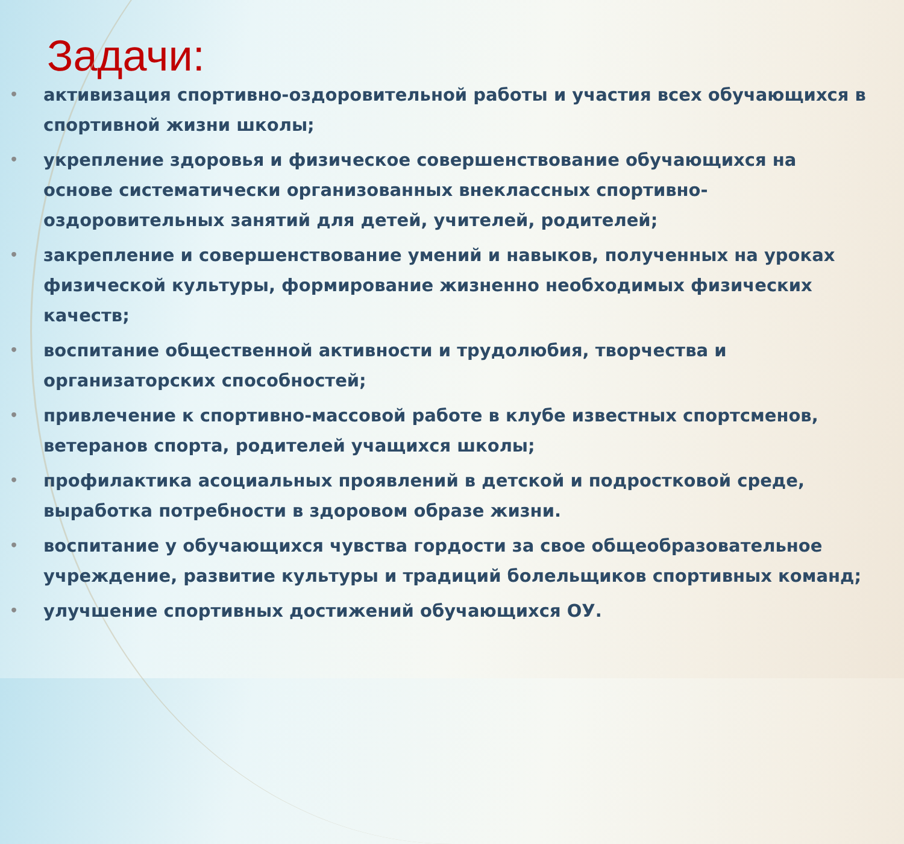Задачи:
• активизация спортивно-оздоровительной работы и участия всех обучающихся в спортивной жизни школы;
• укрепление здоровья и физическое совершенствование обучающихся на основе систематически организованных внеклассных спортивно-оздоровительных занятий для детей, учителей, родителей;
• закрепление и совершенствование умений и навыков, полученных на уроках физической культуры, формирование жизненно необходимых физических качеств;
• воспитание общественной активности и трудолюбия, творчества и организаторских способностей;
• привлечение к спортивно-массовой работе в клубе известных спортсменов, ветеранов спорта, родителей учащихся школы;
• профилактика асоциальных проявлений в детской и подростковой среде, выработка потребности в здоровом образе жизни.
• воспитание у обучающихся чувства гордости за свое общеобразовательное учреждение, развитие культуры и традиций болельщиков спортивных команд;
• улучшение спортивных достижений обучающихся ОУ.